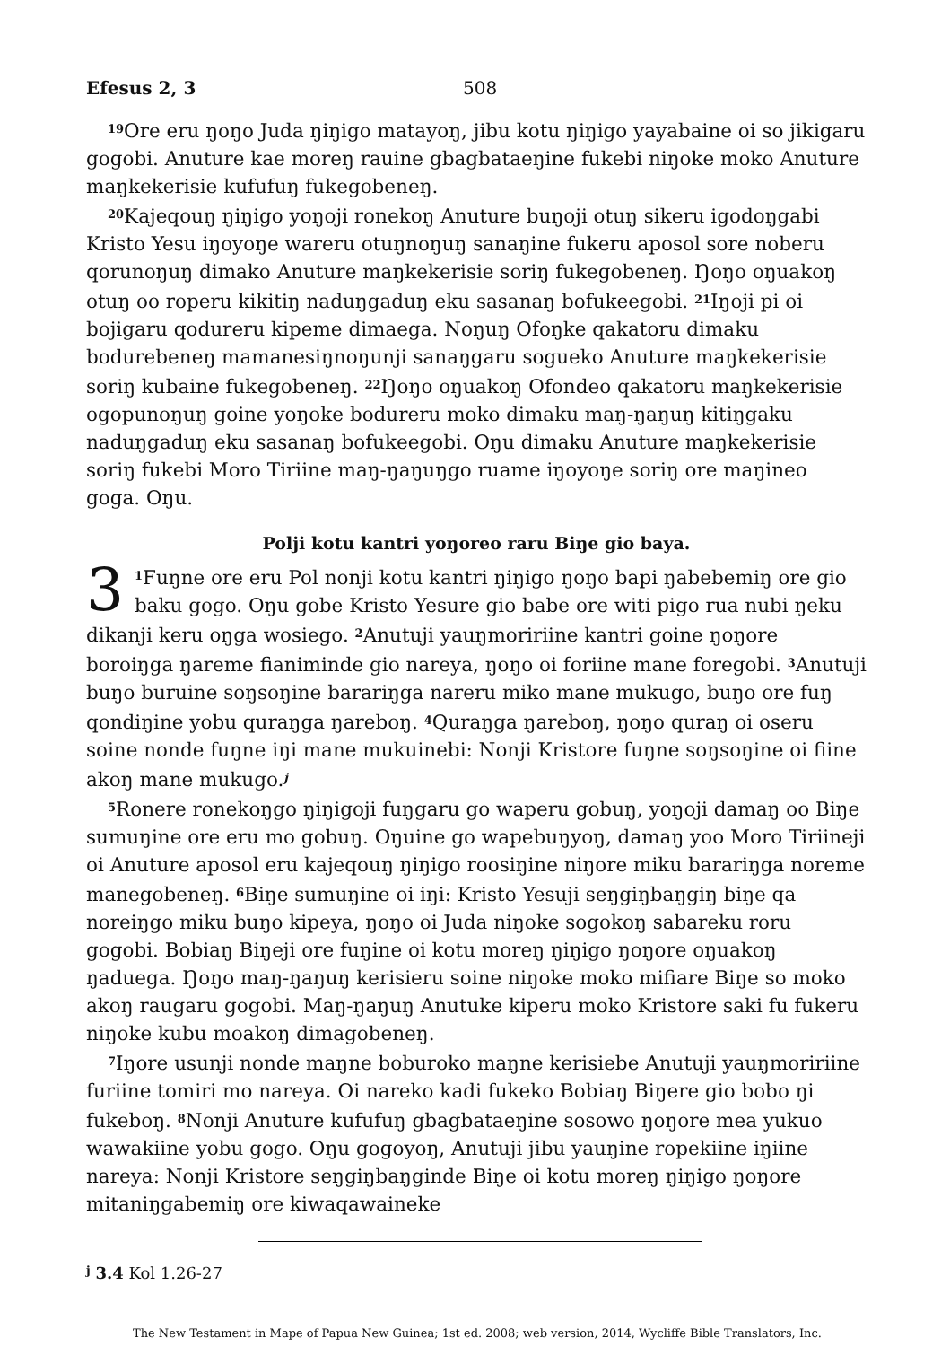Efesus 2, 3 508
<sup>19</sup> Ore eru ŋoŋo Juda ŋiŋigo matayoŋ, jibu kotu ŋiŋigo yayabaine oi so jikigaru gogobi. Anuture kae moreŋ rauine gbagbataeŋine fukebi niŋoke moko Anuture maŋkekerisie kufufuŋ fukegobeneŋ.
<sup>20</sup> Kajeqouŋ ŋiŋigo yoŋoji ronekoŋ Anuture buŋoji otuŋ sikeru igodoŋgabi Kristo Yesu iŋoyoŋe wareru otuŋnoŋuŋ sanaŋine fukeru aposol sore noberu qorunoŋuŋ dimako Anuture maŋkekerisie soriŋ fukegobeneŋ. Ŋoŋo oŋuakoŋ otuŋ oo roperu kikitiŋ naduŋgaduŋ eku sasanaŋ bofukeegobi. <sup>21</sup>Iŋoji pi oi bojigaru qodureru kipeme dimaega. Noŋuŋ Ofoŋke qakatoru dimaku bodurebeneŋ mamanesiŋnoŋunji sanaŋgaru sogueko Anuture maŋkekerisie soriŋ kubaine fukegobeneŋ. <sup>22</sup>Ŋoŋo oŋuakoŋ Ofondeo qakatoru maŋkekerisie ogopunoŋuŋ goine yoŋoke bodureru moko dimaku maŋ-ŋaŋuŋ kitiŋgaku naduŋgaduŋ eku sasanaŋ bofukeegobi. Oŋu dimaku Anuture maŋkekerisie soriŋ fukebi Moro Tiriine maŋ-ŋaŋuŋgo ruame iŋoyoŋe soriŋ ore maŋineo goga. Oŋu.
Polji kotu kantri yoŋoreo raru Biŋe gio baya.
3<sup>1</sup>Fuŋne ore eru Pol nonji kotu kantri ŋiŋigo ŋoŋo bapi ŋabebemiŋ ore gio baku gogo. Oŋu gobe Kristo Yesure gio babe ore witi pigo rua nubi ŋeku dikanji keru oŋga wosiego. <sup>2</sup>Anutuji yauŋmoririine kantri goine ŋoŋore boroiŋga ŋareme fianiminde gio nareya, ŋoŋo oi foriine mane foregobi. <sup>3</sup>Anutuji buŋo buruine soŋsoŋine barariŋga nareru miko mane mukugo, buŋo ore fuŋ qondiŋine yobu quraŋga ŋareboŋ. <sup>4</sup>Quraŋga ŋareboŋ, ŋoŋo quraŋ oi oseru soine nonde fuŋne iŋi mane mukuinebi: Nonji Kristore fuŋne soŋsoŋine oi fiine akoŋ mane mukugo.<sup>j</sup>
<sup>5</sup> Ronere ronekoŋgo ŋiŋigoji fuŋgaru go waperu gobuŋ, yoŋoji damaŋ oo Biŋe sumuŋine ore eru mo gobuŋ. Oŋuine go wapebuŋyoŋ, damaŋ yoo Moro Tiriineji oi Anuture aposol eru kajeqouŋ ŋiŋigo roosiŋine niŋore miku barariŋga noreme manegobeneŋ. <sup>6</sup>Biŋe sumuŋine oi iŋi: Kristo Yesuji seŋgiŋbaŋgiŋ biŋe qa noreiŋgo miku buŋo kipeya, ŋoŋo oi Juda niŋoke sogokoŋ sabareku roru gogobi. Bobiaŋ Biŋeji ore fuŋine oi kotu moreŋ ŋiŋigo ŋoŋore oŋuakoŋ ŋaduega. Ŋoŋo maŋ-ŋaŋuŋ kerisieru soine niŋoke moko mifiare Biŋe so moko akoŋ raugaru gogobi. Maŋ-ŋaŋuŋ Anutuke kiperu moko Kristore saki fu fukeru niŋoke kubu moakoŋ dimagobeneŋ.
<sup>7</sup> Iŋore usunji nonde maŋne boburoko maŋne kerisiebe Anutuji yauŋmoririine furiine tomiri mo nareya. Oi nareko kadi fukeko Bobiaŋ Biŋere gio bobo ŋi fukeboŋ. <sup>8</sup>Nonji Anuture kufufuŋ gbagbataeŋine sosowo ŋoŋore mea yukuo wawakiine yobu gogo. Oŋu gogoyoŋ, Anutuji jibu yauŋine ropekiine iŋiine nareya: Nonji Kristore seŋgiŋbaŋginde Biŋe oi kotu moreŋ ŋiŋigo ŋoŋore mitaniŋgabemiŋ ore kiwaqawaineke
<sup>j</sup> 3.4 Kol 1.26-27
The New Testament in Mape of Papua New Guinea; 1st ed. 2008; web version, 2014, Wycliffe Bible Translators, Inc.